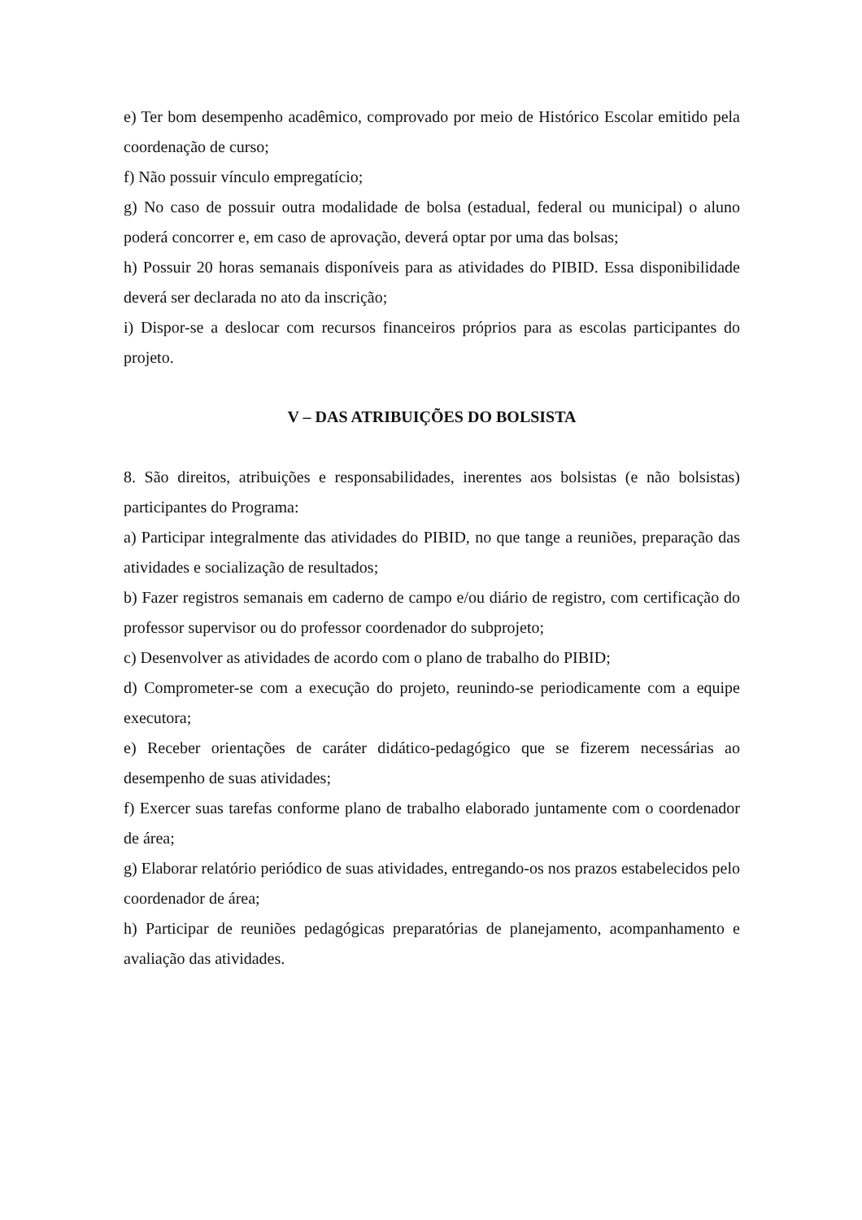e) Ter bom desempenho acadêmico, comprovado por meio de Histórico Escolar emitido pela coordenação de curso;
f) Não possuir vínculo empregatício;
g) No caso de possuir outra modalidade de bolsa (estadual, federal ou municipal) o aluno poderá concorrer e, em caso de aprovação, deverá optar por uma das bolsas;
h) Possuir 20 horas semanais disponíveis para as atividades do PIBID. Essa disponibilidade deverá ser declarada no ato da inscrição;
i) Dispor-se a deslocar com recursos financeiros próprios para as escolas participantes do projeto.
V – DAS ATRIBUIÇÕES DO BOLSISTA
8. São direitos, atribuições e responsabilidades, inerentes aos bolsistas (e não bolsistas) participantes do Programa:
a) Participar integralmente das atividades do PIBID, no que tange a reuniões, preparação das atividades e socialização de resultados;
b) Fazer registros semanais em caderno de campo e/ou diário de registro, com certificação do professor supervisor ou do professor coordenador do subprojeto;
c) Desenvolver as atividades de acordo com o plano de trabalho do PIBID;
d) Comprometer-se com a execução do projeto, reunindo-se periodicamente com a equipe executora;
e) Receber orientações de caráter didático-pedagógico que se fizerem necessárias ao desempenho de suas atividades;
f) Exercer suas tarefas conforme plano de trabalho elaborado juntamente com o coordenador de área;
g) Elaborar relatório periódico de suas atividades, entregando-os nos prazos estabelecidos pelo coordenador de área;
h) Participar de reuniões pedagógicas preparatórias de planejamento, acompanhamento e avaliação das atividades.